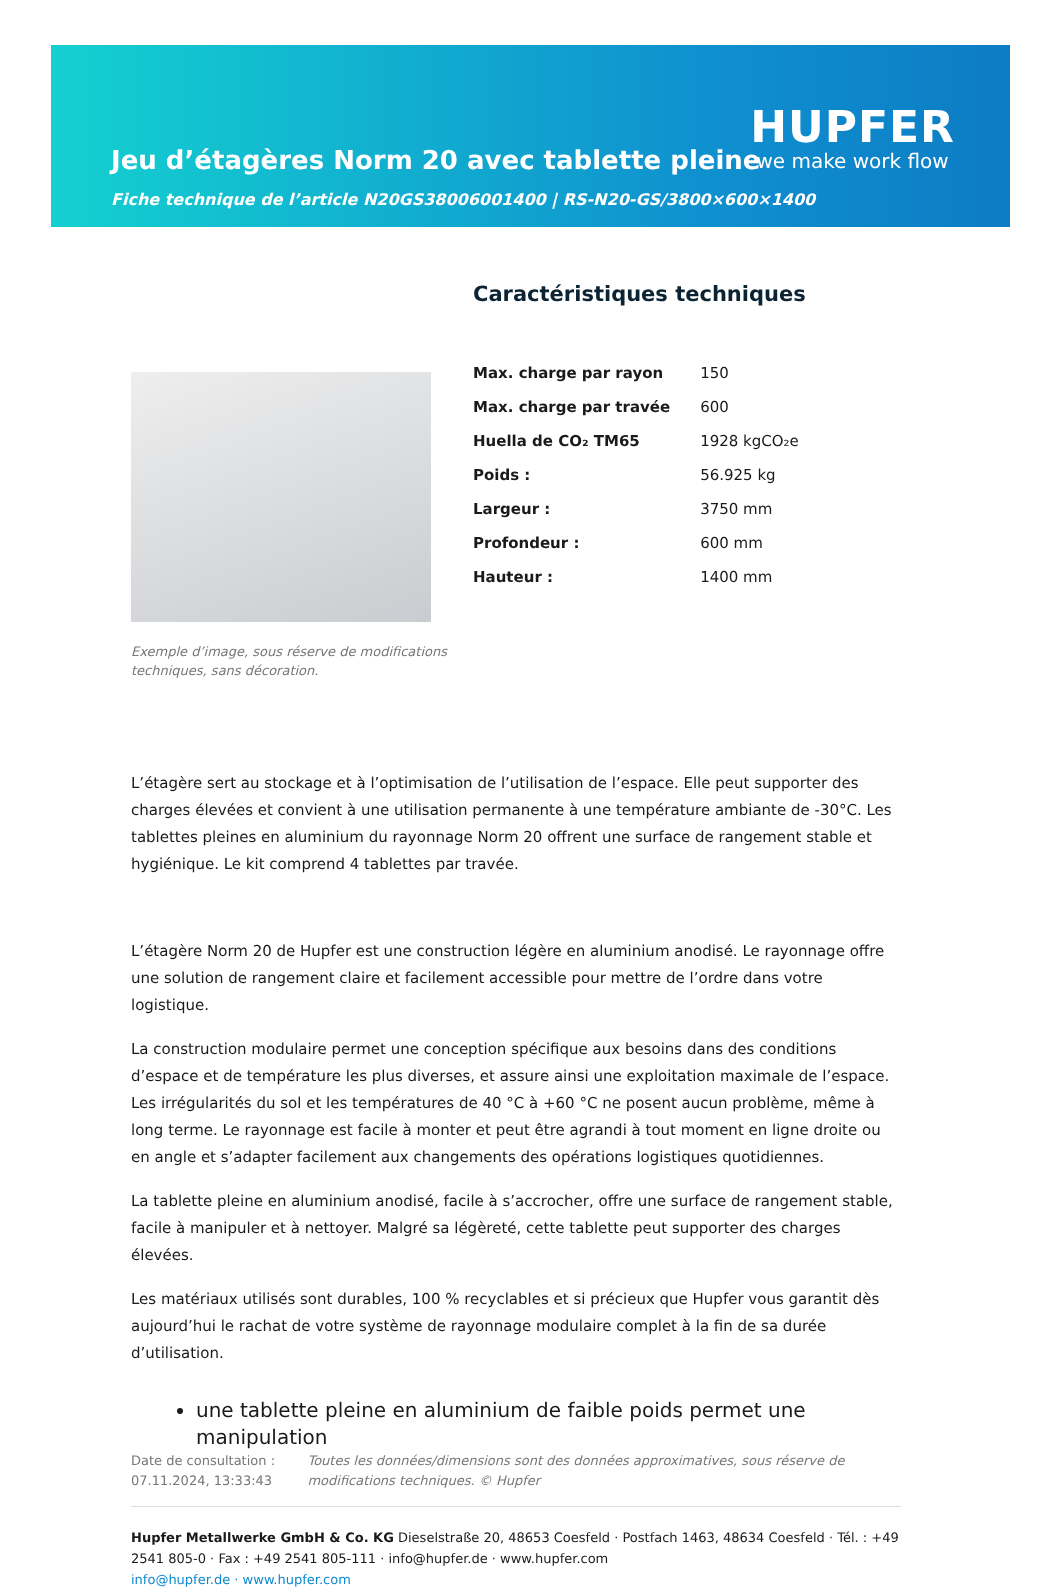Jeu d’étagères Norm 20 avec tablette pleine
HUPFER
we make work flow
Fiche technique de l’article N20GS38006001400 | RS-N20-GS/3800×600×1400
Exemple d’image, sous réserve de modifications techniques, sans décoration.
Caractéristiques techniques
| Max. charge par rayon | 150 |
| Max. charge par travée | 600 |
| Huella de CO₂ TM65 | 1928 kgCO₂e |
| Poids : | 56.925 kg |
| Largeur : | 3750 mm |
| Profondeur : | 600 mm |
| Hauteur : | 1400 mm |
L’étagère sert au stockage et à l’optimisation de l’utilisation de l’espace. Elle peut supporter des charges élevées et convient à une utilisation permanente à une température ambiante de -30°C. Les tablettes pleines en aluminium du rayonnage Norm 20 offrent une surface de rangement stable et hygiénique. Le kit comprend 4 tablettes par travée.
L’étagère Norm 20 de Hupfer est une construction légère en aluminium anodisé. Le rayonnage offre une solution de rangement claire et facilement accessible pour mettre de l’ordre dans votre logistique.
La construction modulaire permet une conception spécifique aux besoins dans des conditions d’espace et de température les plus diverses, et assure ainsi une exploitation maximale de l’espace. Les irrégularités du sol et les températures de 40 °C à +60 °C ne posent aucun problème, même à long terme. Le rayonnage est facile à monter et peut être agrandi à tout moment en ligne droite ou en angle et s’adapter facilement aux changements des opérations logistiques quotidiennes.
La tablette pleine en aluminium anodisé, facile à s’accrocher, offre une surface de rangement stable, facile à manipuler et à nettoyer. Malgré sa légèreté, cette tablette peut supporter des charges élevées.
Les matériaux utilisés sont durables, 100 % recyclables et si précieux que Hupfer vous garantit dès aujourd’hui le rachat de votre système de rayonnage modulaire complet à la fin de sa durée d’utilisation.
une tablette pleine en aluminium de faible poids permet une manipulation
Date de consultation : 07.11.2024, 13:33:43
Toutes les données/dimensions sont des données approximatives, sous réserve de modifications techniques. © Hupfer
Hupfer Metallwerke GmbH & Co. KG Dieselstraße 20, 48653 Coesfeld · Postfach 1463, 48634 Coesfeld · Tél. : +49 2541 805-0 · Fax : +49 2541 805-111 · info@hupfer.de · www.hupfer.com
info@hupfer.de · www.hupfer.com